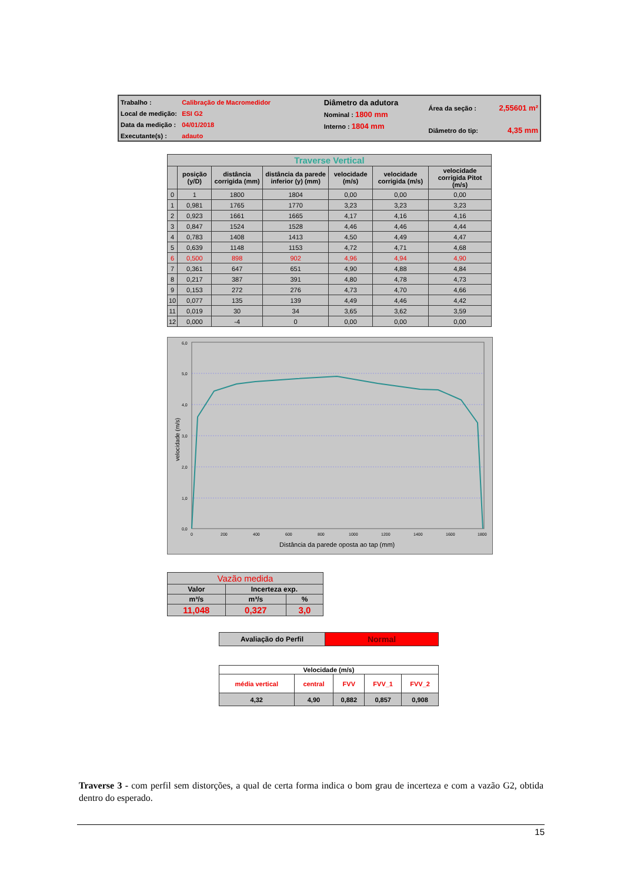Trabalho :
Local de medição:
Data da medição :
Executante(s) :
Calibração de Macromedidor
ESI G2
04/01/2018
adauto
Diâmetro da adutora
Nominal : 1800 mm
Interno : 1804 mm
Área da seção : 2,55601 m²
Diâmetro do tip: 4,35 mm
| Traverse Vertical | | | | | | |
| | posição (y/D) | distância corrigida (mm) | distância da parede inferior (y) (mm) | velocidade (m/s) | velocidade corrigida (m/s) | velocidade corrigida Pitot (m/s) |
| 0 | 1 | 1800 | 1804 | 0,00 | 0,00 | 0,00 |
| 1 | 0,981 | 1765 | 1770 | 3,23 | 3,23 | 3,23 |
| 2 | 0,923 | 1661 | 1665 | 4,17 | 4,16 | 4,16 |
| 3 | 0,847 | 1524 | 1528 | 4,46 | 4,46 | 4,44 |
| 4 | 0,783 | 1408 | 1413 | 4,50 | 4,49 | 4,47 |
| 5 | 0,639 | 1148 | 1153 | 4,72 | 4,71 | 4,68 |
| 6 | 0,500 | 898 | 902 | 4,96 | 4,94 | 4,90 |
| 7 | 0,361 | 647 | 651 | 4,90 | 4,88 | 4,84 |
| 8 | 0,217 | 387 | 391 | 4,80 | 4,78 | 4,73 |
| 9 | 0,153 | 272 | 276 | 4,73 | 4,70 | 4,66 |
| 10 | 0,077 | 135 | 139 | 4,49 | 4,46 | 4,42 |
| 11 | 0,019 | 30 | 34 | 3,65 | 3,62 | 3,59 |
| 12 | 0,000 | -4 | 0 | 0,00 | 0,00 | 0,00 |
6,0
5,0
4,0
3,0
2,0
1,0
0,0
0
200
400
600
800
1000
1200
1400
1600
1800
Distância da parede oposta ao tap (mm)
velocidade (m/s)
| Vazão medida | | |
| Valor | Incerteza exp. | |
| m³/s | m³/s | % |
| 11,048 | 0,327 | 3,0 |
| Avaliação do Perfil | Normal |
| Velocidade (m/s) | | | | |
| média vertical | central | FVV | FVV_1 | FVV_2 |
| 4,32 | 4,90 | 0,882 | 0,857 | 0,908 |
Traverse 3 - com perfil sem distorções, a qual de certa forma indica o bom grau de incerteza e com a vazão G2, obtida dentro do esperado.
15